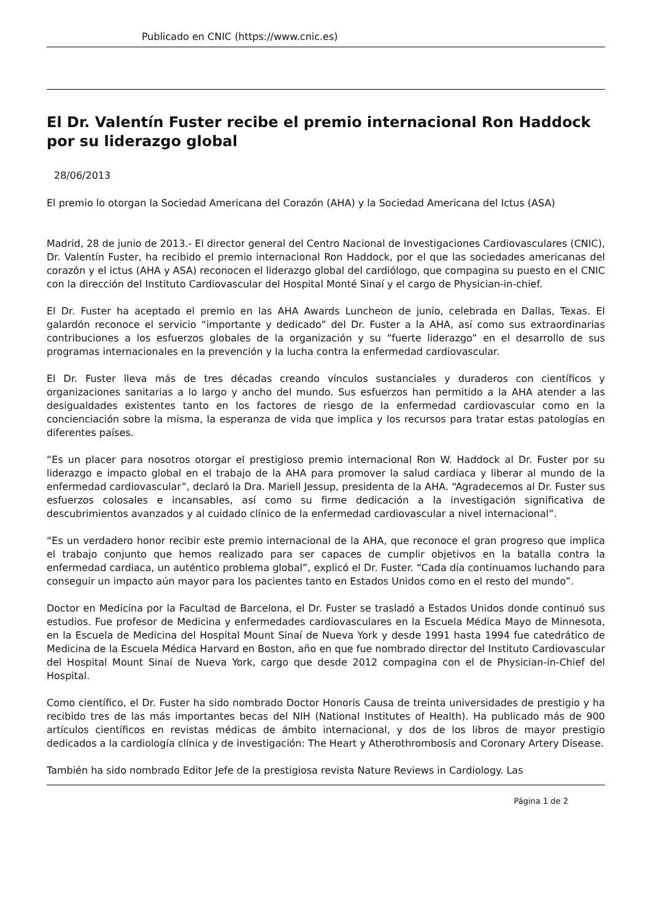Publicado en CNIC (https://www.cnic.es)
El Dr. Valentín Fuster recibe el premio internacional Ron Haddock por su liderazgo global
28/06/2013
El premio lo otorgan la Sociedad Americana del Corazón (AHA) y la Sociedad Americana del Ictus (ASA)
Madrid, 28 de junio de 2013.- El director general del Centro Nacional de Investigaciones Cardiovasculares (CNIC), Dr. Valentín Fuster, ha recibido el premio internacional Ron Haddock, por el que las sociedades americanas del corazón y el ictus (AHA y ASA) reconocen el liderazgo global del cardiólogo, que compagina su puesto en el CNIC con la dirección del Instituto Cardiovascular del Hospital Monté Sinaí y el cargo de Physician-in-chief.
El Dr. Fuster ha aceptado el premio en las AHA Awards Luncheon de junio, celebrada en Dallas, Texas. El galardón reconoce el servicio “importante y dedicado” del Dr. Fuster a la AHA, así como sus extraordinarias contribuciones a los esfuerzos globales de la organización y su “fuerte liderazgo” en el desarrollo de sus programas internacionales en la prevención y la lucha contra la enfermedad cardiovascular.
El Dr. Fuster lleva más de tres décadas creando vínculos sustanciales y duraderos con científicos y organizaciones sanitarias a lo largo y ancho del mundo. Sus esfuerzos han permitido a la AHA atender a las desigualdades existentes tanto en los factores de riesgo de la enfermedad cardiovascular como en la concienciación sobre la misma, la esperanza de vida que implica y los recursos para tratar estas patologías en diferentes países.
“Es un placer para nosotros otorgar el prestigioso premio internacional Ron W. Haddock al Dr. Fuster por su liderazgo e impacto global en el trabajo de la AHA para promover la salud cardiaca y liberar al mundo de la enfermedad cardiovascular”, declaró la Dra. Mariell Jessup, presidenta de la AHA. “Agradecemos al Dr. Fuster sus esfuerzos colosales e incansables, así como su firme dedicación a la investigación significativa de descubrimientos avanzados y al cuidado clínico de la enfermedad cardiovascular a nivel internacional”.
“Es un verdadero honor recibir este premio internacional de la AHA, que reconoce el gran progreso que implica el trabajo conjunto que hemos realizado para ser capaces de cumplir objetivos en la batalla contra la enfermedad cardiaca, un auténtico problema global”, explicó el Dr. Fuster. “Cada día continuamos luchando para conseguir un impacto aún mayor para los pacientes tanto en Estados Unidos como en el resto del mundo”.
Doctor en Medicina por la Facultad de Barcelona, el Dr. Fuster se trasladó a Estados Unidos donde continuó sus estudios. Fue profesor de Medicina y enfermedades cardiovasculares en la Escuela Médica Mayo de Minnesota, en la Escuela de Medicina del Hospital Mount Sinaí de Nueva York y desde 1991 hasta 1994 fue catedrático de Medicina de la Escuela Médica Harvard en Boston, año en que fue nombrado director del Instituto Cardiovascular del Hospital Mount Sinaí de Nueva York, cargo que desde 2012 compagina con el de Physician-in-Chief del Hospital.
Como científico, el Dr. Fuster ha sido nombrado Doctor Honoris Causa de treinta universidades de prestigio y ha recibido tres de las más importantes becas del NIH (National Institutes of Health). Ha publicado más de 900 artículos científicos en revistas médicas de ámbito internacional, y dos de los libros de mayor prestigio dedicados a la cardiología clínica y de investigación: The Heart y Atherothrombosis and Coronary Artery Disease.
También ha sido nombrado Editor Jefe de la prestigiosa revista Nature Reviews in Cardiology. Las
Página 1 de 2